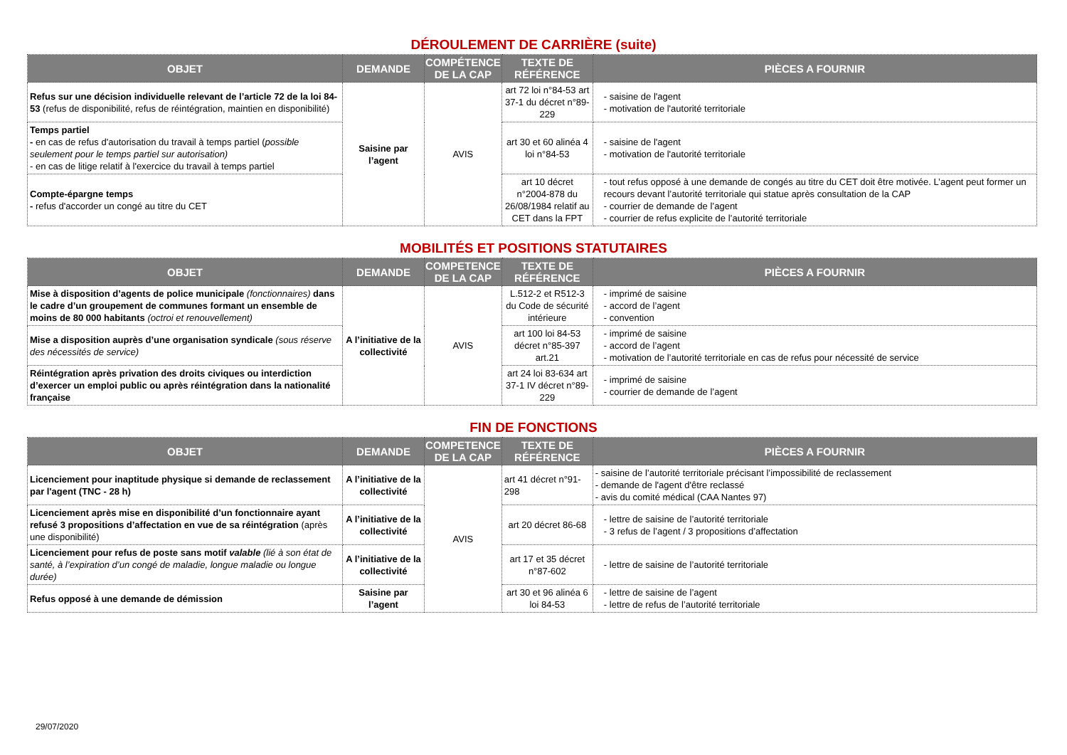DÉROULEMENT DE CARRIÈRE (suite)
| OBJET | DEMANDE | COMPÉTENCE DE LA CAP | TEXTE DE RÉFÉRENCE | PIÈCES A FOURNIR |
| --- | --- | --- | --- | --- |
| Refus sur une décision individuelle relevant de l’article 72 de la loi 84-53 (refus de disponibilité, refus de réintégration, maintien en disponibilité) | Saisine par l’agent | AVIS | art 72 loi n°84-53 art 37-1 du décret n°89-229 | - saisine de l'agent - motivation de l'autorité territoriale |
| Temps partiel - en cas de refus d'autorisation du travail à temps partiel ( possible seulement pour le temps partiel sur autorisation) - en cas de litige relatif à l'exercice du travail à temps partiel | | | art 30 et 60 alinéa 4 loi n°84-53 | - saisine de l'agent - motivation de l'autorité territoriale |
| Compte-épargne temps - refus d'accorder un congé au titre du CET | | | art 10 décret n°2004-878 du 26/08/1984 relatif au CET dans la FPT | - tout refus opposé à une demande de congés au titre du CET doit être motivée. L’agent peut former un recours devant l’autorité territoriale qui statue après consultation de la CAP - courrier de demande de l’agent - courrier de refus explicite de l’autorité territoriale |
MOBILITÉS ET POSITIONS STATUTAIRES
| OBJET | DEMANDE | COMPETENCE DE LA CAP | TEXTE DE RÉFÉRENCE | PIÈCES A FOURNIR |
| --- | --- | --- | --- | --- |
| Mise à disposition d’agents de police municipale (fonctionnaires) dans le cadre d’un groupement de communes formant un ensemble de moins de 80 000 habitants (octroi et renouvellement) | A l’initiative de la collectivité | AVIS | L.512-2 et R512-3 du Code de sécurité intérieure | - imprimé de saisine - accord de l’agent - convention |
| Mise a disposition auprès d’une organisation syndicale (sous réserve des nécessités de service) | | | art 100 loi 84-53 décret n°85-397 art.21 | - imprimé de saisine - accord de l’agent - motivation de l’autorité territoriale en cas de refus pour nécessité de service |
| Réintégration après privation des droits civiques ou interdiction d’exercer un emploi public ou après réintégration dans la nationalité française | | | art 24 loi 83-634 art 37-1 IV décret n°89-229 | - imprimé de saisine - courrier de demande de l’agent |
FIN DE FONCTIONS
| OBJET | DEMANDE | COMPETENCE DE LA CAP | TEXTE DE RÉFÉRENCE | PIÈCES A FOURNIR |
| --- | --- | --- | --- | --- |
| Licenciement pour inaptitude physique si demande de reclassement par l'agent (TNC - 28 h) | A l’initiative de la collectivité | AVIS | art 41 décret n°91-298 | - saisine de l’autorité territoriale précisant l’impossibilité de reclassement - demande de l'agent d'être reclassé - avis du comité médical (CAA Nantes 97) |
| Licenciement après mise en disponibilité d’un fonctionnaire ayant refusé 3 propositions d’affectation en vue de sa réintégration (après une disponibilité) | A l’initiative de la collectivité | | art 20 décret 86-68 | - lettre de saisine de l’autorité territoriale - 3 refus de l’agent / 3 propositions d’affectation |
| Licenciement pour refus de poste sans motif valable (lié à son état de santé, à l’expiration d’un congé de maladie, longue maladie ou longue durée) | A l’initiative de la collectivité | | art 17 et 35 décret n°87-602 | - lettre de saisine de l’autorité territoriale |
| Refus opposé à une demande de démission | Saisine par l’agent | | art 30 et 96 alinéa 6 loi 84-53 | - lettre de saisine de l’agent - lettre de refus de l’autorité territoriale |
29/07/2020